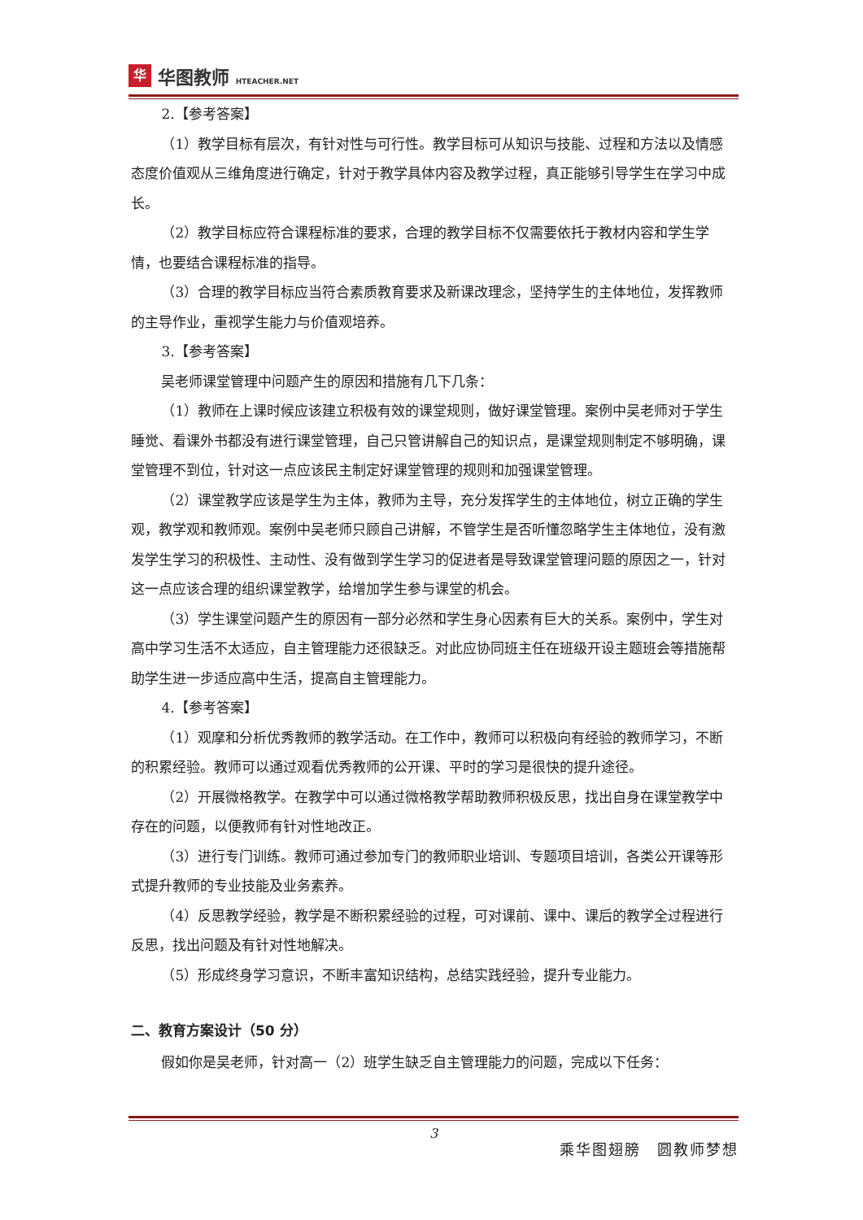华
华图教师 HTEACHER.NET
2.【参考答案】
（1）教学目标有层次，有针对性与可行性。教学目标可从知识与技能、过程和方法以及情感态度价值观从三维角度进行确定，针对于教学具体内容及教学过程，真正能够引导学生在学习中成长。
（2）教学目标应符合课程标准的要求，合理的教学目标不仅需要依托于教材内容和学生学情，也要结合课程标准的指导。
（3）合理的教学目标应当符合素质教育要求及新课改理念，坚持学生的主体地位，发挥教师的主导作业，重视学生能力与价值观培养。
3.【参考答案】
吴老师课堂管理中问题产生的原因和措施有几下几条：
（1）教师在上课时候应该建立积极有效的课堂规则，做好课堂管理。案例中吴老师对于学生睡觉、看课外书都没有进行课堂管理，自己只管讲解自己的知识点，是课堂规则制定不够明确，课堂管理不到位，针对这一点应该民主制定好课堂管理的规则和加强课堂管理。
（2）课堂教学应该是学生为主体，教师为主导，充分发挥学生的主体地位，树立正确的学生观，教学观和教师观。案例中吴老师只顾自己讲解，不管学生是否听懂忽略学生主体地位，没有激发学生学习的积极性、主动性、没有做到学生学习的促进者是导致课堂管理问题的原因之一，针对这一点应该合理的组织课堂教学，给增加学生参与课堂的机会。
（3）学生课堂问题产生的原因有一部分必然和学生身心因素有巨大的关系。案例中，学生对高中学习生活不太适应，自主管理能力还很缺乏。对此应协同班主任在班级开设主题班会等措施帮助学生进一步适应高中生活，提高自主管理能力。
4.【参考答案】
（1）观摩和分析优秀教师的教学活动。在工作中，教师可以积极向有经验的教师学习，不断的积累经验。教师可以通过观看优秀教师的公开课、平时的学习是很快的提升途径。
（2）开展微格教学。在教学中可以通过微格教学帮助教师积极反思，找出自身在课堂教学中存在的问题，以便教师有针对性地改正。
（3）进行专门训练。教师可通过参加专门的教师职业培训、专题项目培训，各类公开课等形式提升教师的专业技能及业务素养。
（4）反思教学经验，教学是不断积累经验的过程，可对课前、课中、课后的教学全过程进行反思，找出问题及有针对性地解决。
（5）形成终身学习意识，不断丰富知识结构，总结实践经验，提升专业能力。
二、教育方案设计（50 分）
假如你是吴老师，针对高一（2）班学生缺乏自主管理能力的问题，完成以下任务：
3
乘华图翅膀　圆教师梦想